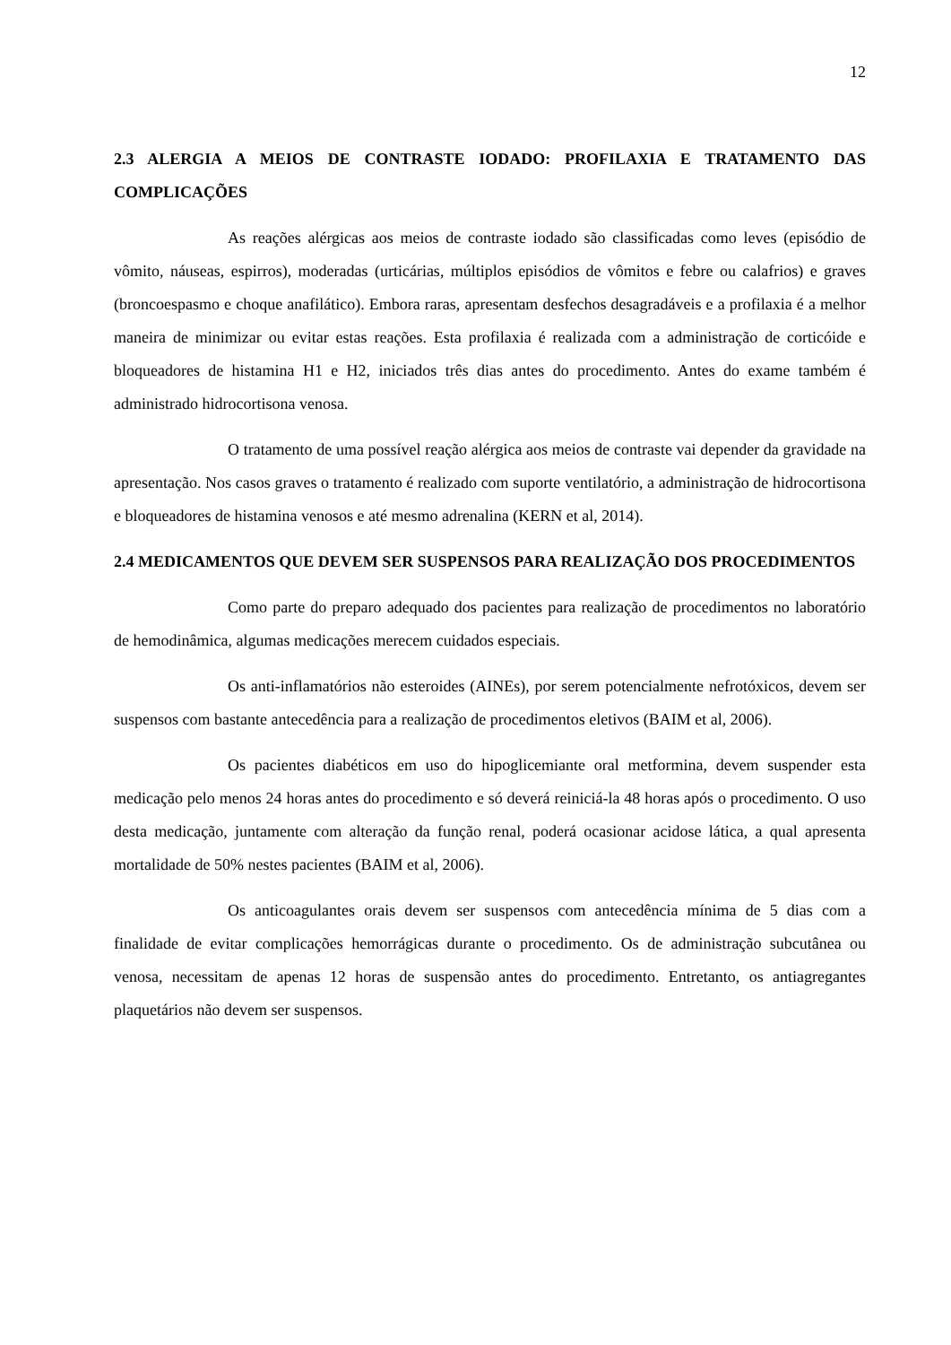12
2.3 ALERGIA A MEIOS DE CONTRASTE IODADO: PROFILAXIA E TRATAMENTO DAS COMPLICAÇÕES
As reações alérgicas aos meios de contraste iodado são classificadas como leves (episódio de vômito, náuseas, espirros), moderadas (urticárias, múltiplos episódios de vômitos e febre ou calafrios) e graves (broncoespasmo e choque anafilático). Embora raras, apresentam desfechos desagradáveis e a profilaxia é a melhor maneira de minimizar ou evitar estas reações. Esta profilaxia é realizada com a administração de corticóide e bloqueadores de histamina H1 e H2, iniciados três dias antes do procedimento. Antes do exame também é administrado hidrocortisona venosa.
O tratamento de uma possível reação alérgica aos meios de contraste vai depender da gravidade na apresentação. Nos casos graves o tratamento é realizado com suporte ventilatório, a administração de hidrocortisona e bloqueadores de histamina venosos e até mesmo adrenalina (KERN et al, 2014).
2.4 MEDICAMENTOS QUE DEVEM SER SUSPENSOS PARA REALIZAÇÃO DOS PROCEDIMENTOS
Como parte do preparo adequado dos pacientes para realização de procedimentos no laboratório de hemodinâmica, algumas medicações merecem cuidados especiais.
Os anti-inflamatórios não esteroides (AINEs), por serem potencialmente nefrotóxicos, devem ser suspensos com bastante antecedência para a realização de procedimentos eletivos (BAIM et al, 2006).
Os pacientes diabéticos em uso do hipoglicemiante oral metformina, devem suspender esta medicação pelo menos 24 horas antes do procedimento e só deverá reiniciá-la 48 horas após o procedimento. O uso desta medicação, juntamente com alteração da função renal, poderá ocasionar acidose lática, a qual apresenta mortalidade de 50% nestes pacientes (BAIM et al, 2006).
Os anticoagulantes orais devem ser suspensos com antecedência mínima de 5 dias com a finalidade de evitar complicações hemorrágicas durante o procedimento. Os de administração subcutânea ou venosa, necessitam de apenas 12 horas de suspensão antes do procedimento. Entretanto, os antiagregantes plaquetários não devem ser suspensos.